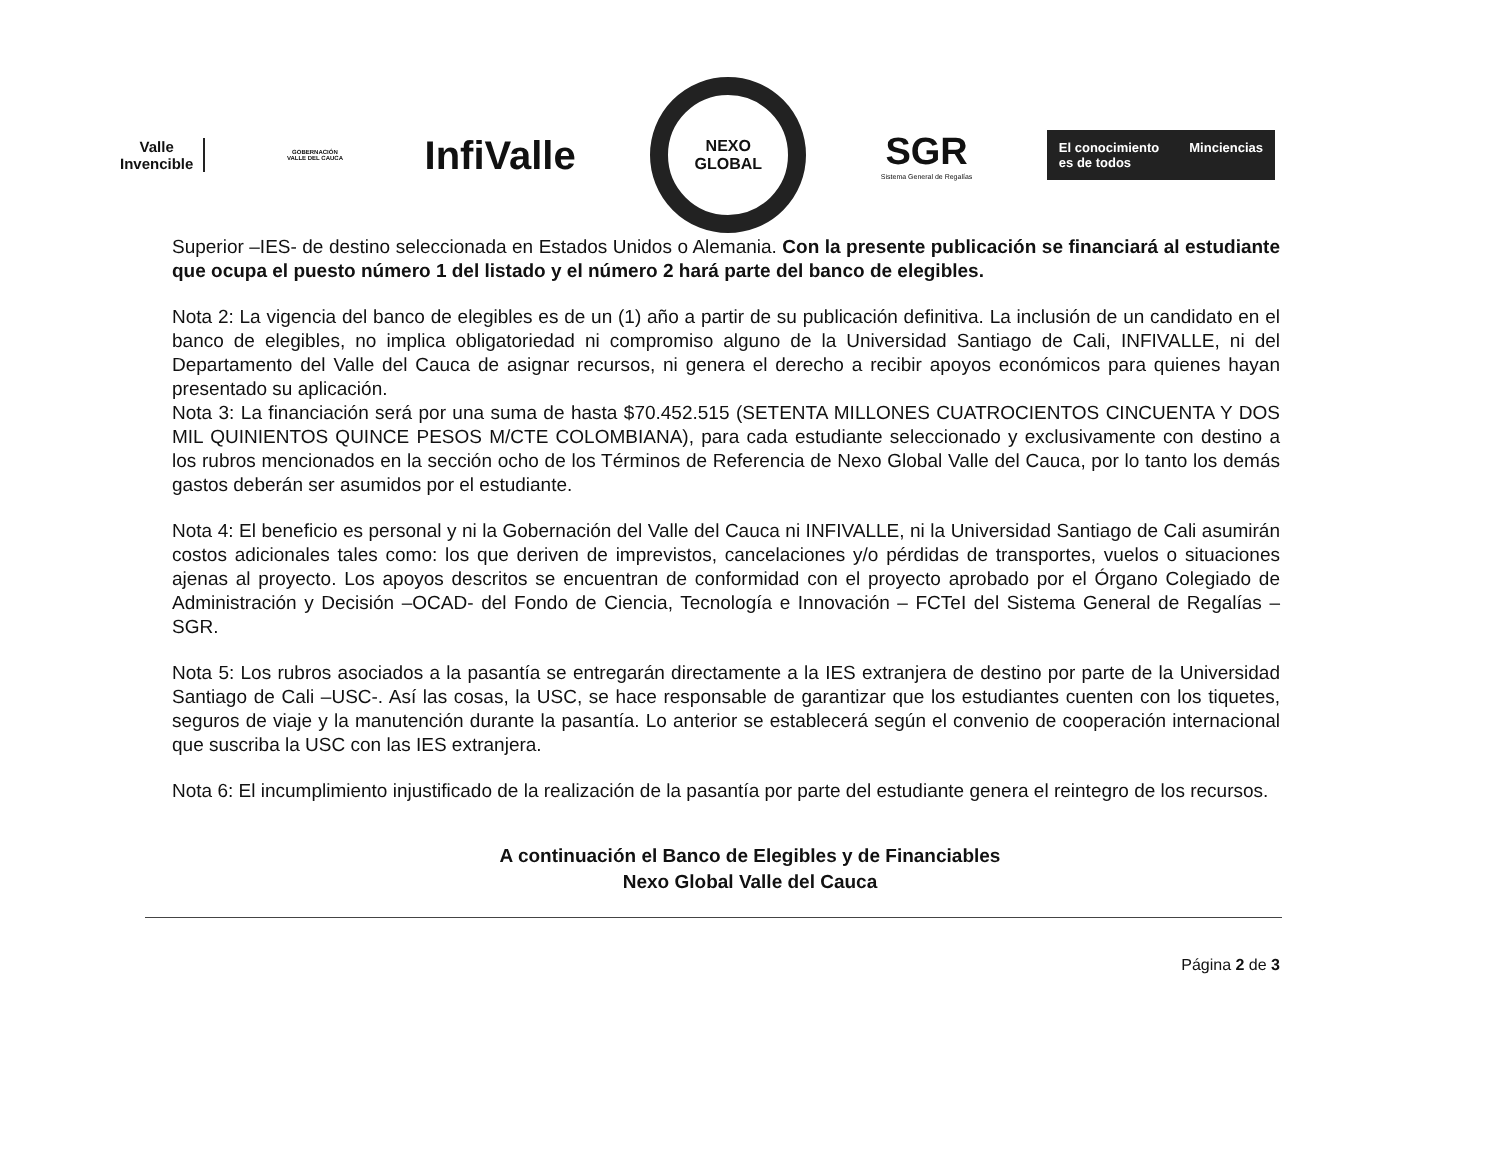Valle
Invencible
GOBERNACIÓN
VALLE DEL CAUCA
InfiValle
NEXO
GLOBAL
SGR
Sistema General de Regalías
El conocimiento
es de todos Minciencias
Superior –IES- de destino seleccionada en Estados Unidos o Alemania. Con la presente publicación se financiará al estudiante que ocupa el puesto número 1 del listado y el número 2 hará parte del banco de elegibles.
Nota 2: La vigencia del banco de elegibles es de un (1) año a partir de su publicación definitiva. La inclusión de un candidato en el banco de elegibles, no implica obligatoriedad ni compromiso alguno de la Universidad Santiago de Cali, INFIVALLE, ni del Departamento del Valle del Cauca de asignar recursos, ni genera el derecho a recibir apoyos económicos para quienes hayan presentado su aplicación.
Nota 3: La financiación será por una suma de hasta $70.452.515 (SETENTA MILLONES CUATROCIENTOS CINCUENTA Y DOS MIL QUINIENTOS QUINCE PESOS M/CTE COLOMBIANA), para cada estudiante seleccionado y exclusivamente con destino a los rubros mencionados en la sección ocho de los Términos de Referencia de Nexo Global Valle del Cauca, por lo tanto los demás gastos deberán ser asumidos por el estudiante.
Nota 4: El beneficio es personal y ni la Gobernación del Valle del Cauca ni INFIVALLE, ni la Universidad Santiago de Cali asumirán costos adicionales tales como: los que deriven de imprevistos, cancelaciones y/o pérdidas de transportes, vuelos o situaciones ajenas al proyecto. Los apoyos descritos se encuentran de conformidad con el proyecto aprobado por el Órgano Colegiado de Administración y Decisión –OCAD- del Fondo de Ciencia, Tecnología e Innovación – FCTeI del Sistema General de Regalías – SGR.
Nota 5: Los rubros asociados a la pasantía se entregarán directamente a la IES extranjera de destino por parte de la Universidad Santiago de Cali –USC-. Así las cosas, la USC, se hace responsable de garantizar que los estudiantes cuenten con los tiquetes, seguros de viaje y la manutención durante la pasantía. Lo anterior se establecerá según el convenio de cooperación internacional que suscriba la USC con las IES extranjera.
Nota 6: El incumplimiento injustificado de la realización de la pasantía por parte del estudiante genera el reintegro de los recursos.
A continuación el Banco de Elegibles y de Financiables
Nexo Global Valle del Cauca
Página 2 de 3